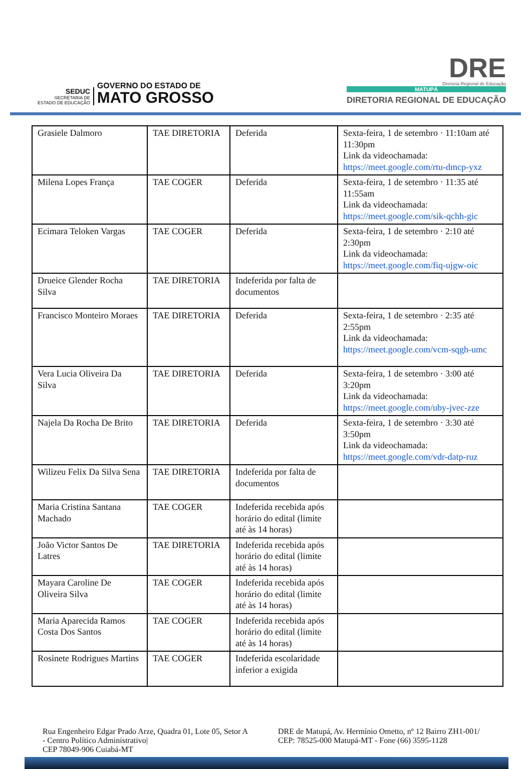SEDUC
SECRETARIA DE
ESTADO DE EDUCAÇÃO
GOVERNO DO ESTADO DE
MATO GROSSO
DRE
Diretoria Regional de Educação
MATUPÁ
DIRETORIA REGIONAL DE EDUCAÇÃO
| Grasiele Dalmoro | TAE DIRETORIA | Deferida | Sexta-feira, 1 de setembro · 11:10am até 11:30pm Link da videochamada: https://meet.google.com/rtu-dmcp-yxz |
| Milena Lopes França | TAE COGER | Deferida | Sexta-feira, 1 de setembro · 11:35 até 11:55am Link da videochamada: https://meet.google.com/sik-qchh-gic |
| Ecimara Teloken Vargas | TAE COGER | Deferida | Sexta-feira, 1 de setembro · 2:10 até 2:30pm Link da videochamada: https://meet.google.com/fiq-ujgw-oic |
| Drueice Glender Rocha Silva | TAE DIRETORIA | Indeferida por falta de documentos | |
| Francisco Monteiro Moraes | TAE DIRETORIA | Deferida | Sexta-feira, 1 de setembro · 2:35 até 2:55pm Link da videochamada: https://meet.google.com/vcm-sqgh-umc |
| Vera Lucia Oliveira Da Silva | TAE DIRETORIA | Deferida | Sexta-feira, 1 de setembro · 3:00 até 3:20pm Link da videochamada: https://meet.google.com/uby-jvec-zze |
| Najela Da Rocha De Brito | TAE DIRETORIA | Deferida | Sexta-feira, 1 de setembro · 3:30 até 3:50pm Link da videochamada: https://meet.google.com/vdr-datp-ruz |
| Wilizeu Felix Da Silva Sena | TAE DIRETORIA | Indeferida por falta de documentos | |
| Maria Cristina Santana Machado | TAE COGER | Indeferida recebida após horário do edital (limite até às 14 horas) | |
| João Victor Santos De Latres | TAE DIRETORIA | Indeferida recebida após horário do edital (limite até às 14 horas) | |
| Mayara Caroline De Oliveira Silva | TAE COGER | Indeferida recebida após horário do edital (limite até às 14 horas) | |
| Maria Aparecida Ramos Costa Dos Santos | TAE COGER | Indeferida recebida após horário do edital (limite até às 14 horas) | |
| Rosinete Rodrigues Martins | TAE COGER | Indeferida escolaridade inferior a exigida | |
Rua Engenheiro Edgar Prado Arze, Quadra 01, Lote 05, Setor A - Centro Político Administrativo|
CEP 78049-906 Cuiabá-MT
DRE de Matupá, Av. Hermínio Ometto, nº 12 Bairro ZH1-001/ CEP: 78525-000 Matupá-MT - Fone (66) 3595-1128